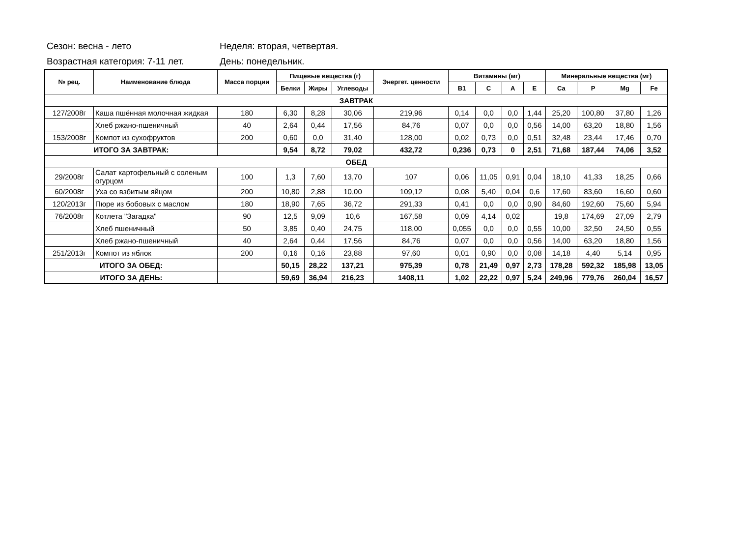Сезон: весна - лето Неделя: вторая, четвертая.
Возрастная категория: 7-11 лет. День: понедельник.
| № рец. | Наименование блюда | Масса порции | Пищевые вещества (г) | | | Энергет. ценности | Витамины (мг) | | | | Минеральные вещества (мг) | | | |
| --- | --- | --- | --- | --- | --- | --- | --- | --- | --- | --- | --- | --- | --- | --- |
| | | | Белки | Жиры | Углеводы | | B1 | C | A | E | Ca | P | Mg | Fe |
| ЗАВТРАК | | | | | | | | | | | | | | |
| 127/2008г | Каша пшённая молочная жидкая | 180 | 6,30 | 8,28 | 30,06 | 219,96 | 0,14 | 0,0 | 0,0 | 1,44 | 25,20 | 100,80 | 37,80 | 1,26 |
| | Хлеб ржано-пшеничный | 40 | 2,64 | 0,44 | 17,56 | 84,76 | 0,07 | 0,0 | 0,0 | 0,56 | 14,00 | 63,20 | 18,80 | 1,56 |
| 153/2008г | Компот из сухофруктов | 200 | 0,60 | 0,0 | 31,40 | 128,00 | 0,02 | 0,73 | 0,0 | 0,51 | 32,48 | 23,44 | 17,46 | 0,70 |
| ИТОГО ЗА ЗАВТРАК: | | | 9,54 | 8,72 | 79,02 | 432,72 | 0,236 | 0,73 | 0 | 2,51 | 71,68 | 187,44 | 74,06 | 3,52 |
| ОБЕД | | | | | | | | | | | | | | |
| 29/2008г | Салат картофельный с соленым огурцом | 100 | 1,3 | 7,60 | 13,70 | 107 | 0,06 | 11,05 | 0,91 | 0,04 | 18,10 | 41,33 | 18,25 | 0,66 |
| 60/2008г | Уха со взбитым яйцом | 200 | 10,80 | 2,88 | 10,00 | 109,12 | 0,08 | 5,40 | 0,04 | 0,6 | 17,60 | 83,60 | 16,60 | 0,60 |
| 120/2013г | Пюре из бобовых с маслом | 180 | 18,90 | 7,65 | 36,72 | 291,33 | 0,41 | 0,0 | 0,0 | 0,90 | 84,60 | 192,60 | 75,60 | 5,94 |
| 76/2008г | Котлета "Загадка" | 90 | 12,5 | 9,09 | 10,6 | 167,58 | 0,09 | 4,14 | 0,02 | | 19,8 | 174,69 | 27,09 | 2,79 |
| | Хлеб пшеничный | 50 | 3,85 | 0,40 | 24,75 | 118,00 | 0,055 | 0,0 | 0,0 | 0,55 | 10,00 | 32,50 | 24,50 | 0,55 |
| | Хлеб ржано-пшеничный | 40 | 2,64 | 0,44 | 17,56 | 84,76 | 0,07 | 0,0 | 0,0 | 0,56 | 14,00 | 63,20 | 18,80 | 1,56 |
| 251/2013г | Компот из яблок | 200 | 0,16 | 0,16 | 23,88 | 97,60 | 0,01 | 0,90 | 0,0 | 0,08 | 14,18 | 4,40 | 5,14 | 0,95 |
| ИТОГО ЗА ОБЕД: | | | 50,15 | 28,22 | 137,21 | 975,39 | 0,78 | 21,49 | 0,97 | 2,73 | 178,28 | 592,32 | 185,98 | 13,05 |
| ИТОГО ЗА ДЕНЬ: | | | 59,69 | 36,94 | 216,23 | 1408,11 | 1,02 | 22,22 | 0,97 | 5,24 | 249,96 | 779,76 | 260,04 | 16,57 |